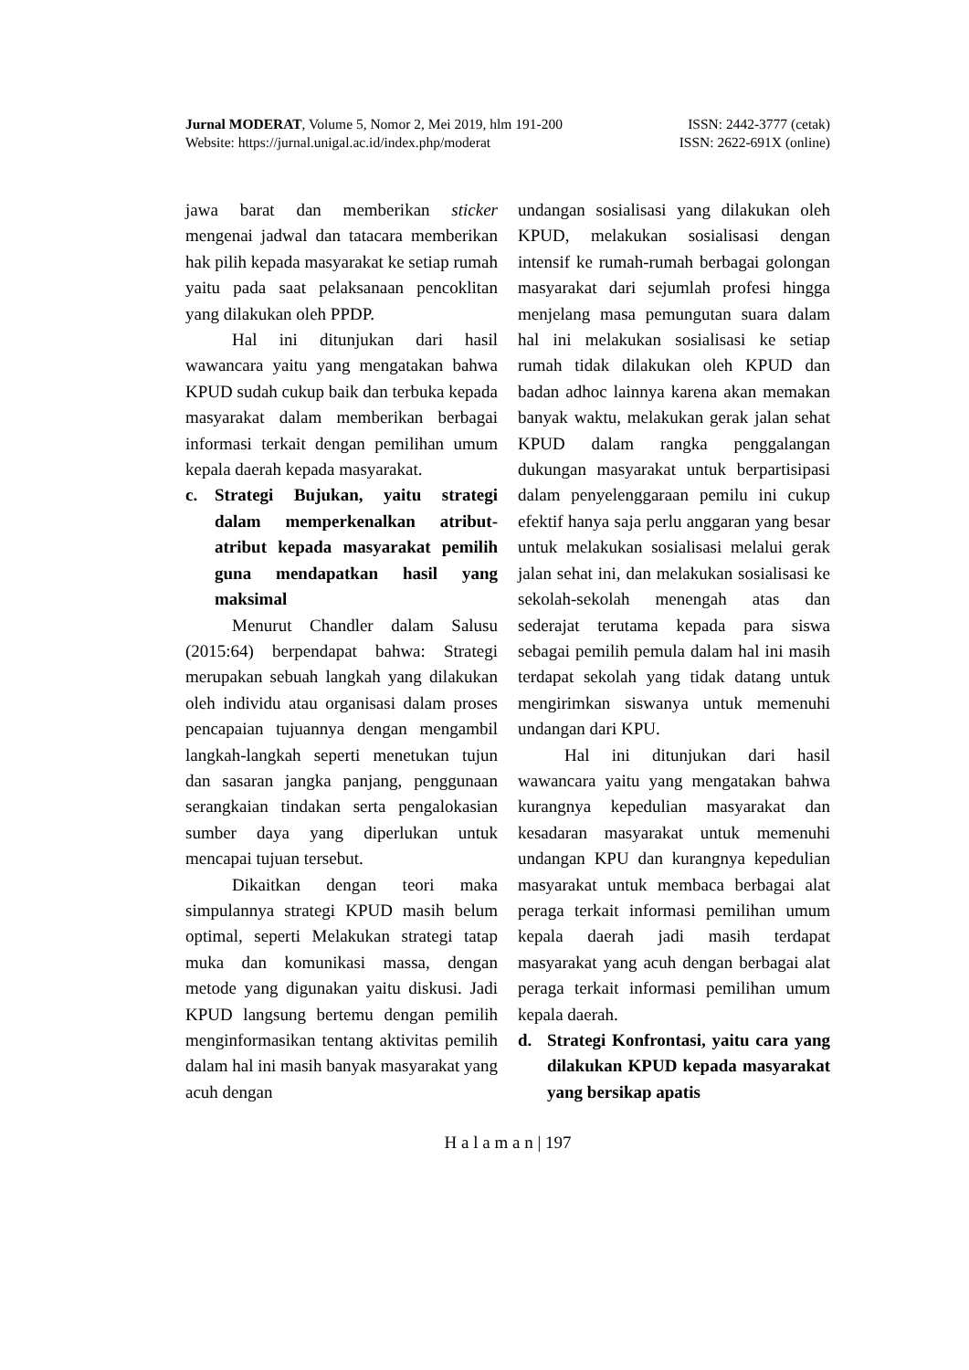Jurnal MODERAT, Volume 5, Nomor 2, Mei 2019, hlm 191-200 ISSN: 2442-3777 (cetak)
Website: https://jurnal.unigal.ac.id/index.php/moderat ISSN: 2622-691X (online)
jawa barat dan memberikan sticker mengenai jadwal dan tatacara memberikan hak pilih kepada masyarakat ke setiap rumah yaitu pada saat pelaksanaan pencoklitan yang dilakukan oleh PPDP.
Hal ini ditunjukan dari hasil wawancara yaitu yang mengatakan bahwa KPUD sudah cukup baik dan terbuka kepada masyarakat dalam memberikan berbagai informasi terkait dengan pemilihan umum kepala daerah kepada masyarakat.
c. Strategi Bujukan, yaitu strategi dalam memperkenalkan atribut-atribut kepada masyarakat pemilih guna mendapatkan hasil yang maksimal
Menurut Chandler dalam Salusu (2015:64) berpendapat bahwa: Strategi merupakan sebuah langkah yang dilakukan oleh individu atau organisasi dalam proses pencapaian tujuannya dengan mengambil langkah-langkah seperti menetukan tujun dan sasaran jangka panjang, penggunaan serangkaian tindakan serta pengalokasian sumber daya yang diperlukan untuk mencapai tujuan tersebut.
Dikaitkan dengan teori maka simpulannya strategi KPUD masih belum optimal, seperti Melakukan strategi tatap muka dan komunikasi massa, dengan metode yang digunakan yaitu diskusi. Jadi KPUD langsung bertemu dengan pemilih menginformasikan tentang aktivitas pemilih dalam hal ini masih banyak masyarakat yang acuh dengan
undangan sosialisasi yang dilakukan oleh KPUD, melakukan sosialisasi dengan intensif ke rumah-rumah berbagai golongan masyarakat dari sejumlah profesi hingga menjelang masa pemungutan suara dalam hal ini melakukan sosialisasi ke setiap rumah tidak dilakukan oleh KPUD dan badan adhoc lainnya karena akan memakan banyak waktu, melakukan gerak jalan sehat KPUD dalam rangka penggalangan dukungan masyarakat untuk berpartisipasi dalam penyelenggaraan pemilu ini cukup efektif hanya saja perlu anggaran yang besar untuk melakukan sosialisasi melalui gerak jalan sehat ini, dan melakukan sosialisasi ke sekolah-sekolah menengah atas dan sederajat terutama kepada para siswa sebagai pemilih pemula dalam hal ini masih terdapat sekolah yang tidak datang untuk mengirimkan siswanya untuk memenuhi undangan dari KPU.
Hal ini ditunjukan dari hasil wawancara yaitu yang mengatakan bahwa kurangnya kepedulian masyarakat dan kesadaran masyarakat untuk memenuhi undangan KPU dan kurangnya kepedulian masyarakat untuk membaca berbagai alat peraga terkait informasi pemilihan umum kepala daerah jadi masih terdapat masyarakat yang acuh dengan berbagai alat peraga terkait informasi pemilihan umum kepala daerah.
d. Strategi Konfrontasi, yaitu cara yang dilakukan KPUD kepada masyarakat yang bersikap apatis
H a l a m a n | 197